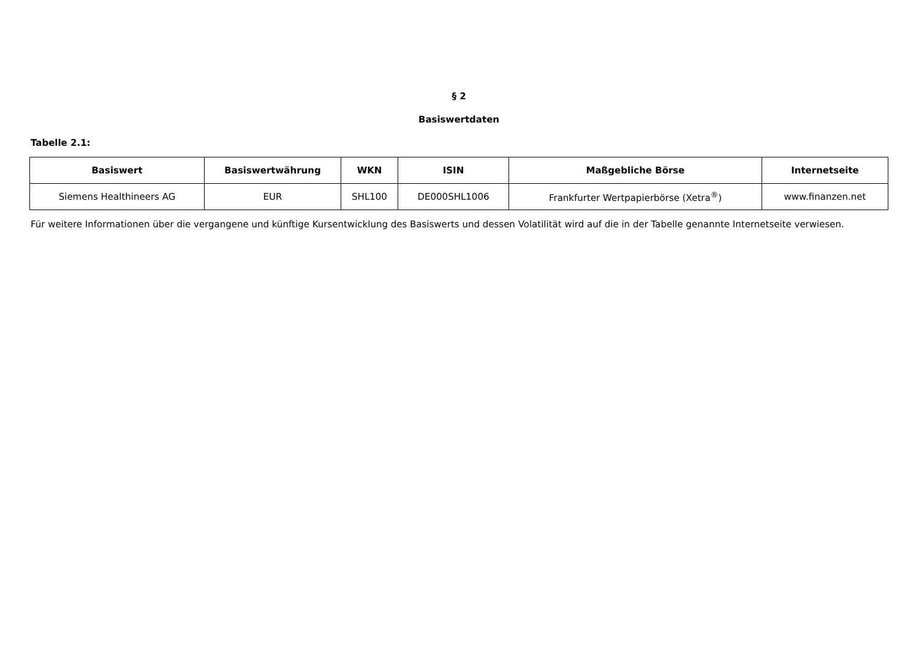§ 2
Basiswertdaten
Tabelle 2.1:
| Basiswert | Basiswertwährung | WKN | ISIN | Maßgebliche Börse | Internetseite |
| --- | --- | --- | --- | --- | --- |
| Siemens Healthineers AG | EUR | SHL100 | DE000SHL1006 | Frankfurter Wertpapierbörse (Xetra<sup>®</sup>) | www.finanzen.net |
Für weitere Informationen über die vergangene und künftige Kursentwicklung des Basiswerts und dessen Volatilität wird auf die in der Tabelle genannte Internetseite verwiesen.